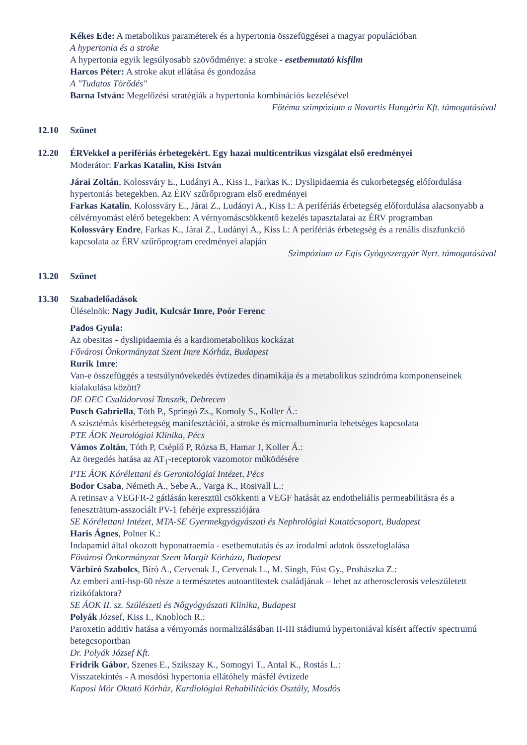Kékes Ede: A metabolikus paraméterek és a hypertonia összefüggései a magyar populációban
A hypertonia és a stroke
A hypertonia egyik legsúlyosabb szövődménye: a stroke - esetbemutató kisfilm
Harcos Péter: A stroke akut ellátása és gondozása
A "Tudatos Törődés"
Barna István: Megelőzési stratégiák a hypertonia kombinációs kezelésével
Főtéma szimpózium a Novartis Hungária Kft. támogatásával
12.10 Szünet
12.20 ÉRVekkel a perifériás érbetegekért. Egy hazai multicentrikus vizsgálat első eredményei
Moderátor: Farkas Katalin, Kiss István
Járai Zoltán, Kolossváry E., Ludányi A., Kiss I., Farkas K.: Dyslipidaemia és cukorbetegség előfordulása hypertoniás betegekben. Az ÉRV szűrőprogram első eredményei
Farkas Katalin, Kolossváry E., Járai Z., Ludányi A., Kiss I.: A perifériás érbetegség előfordulása alacsonyabb a célvérnyomást elérő betegekben: A vérnyomáscsökkentő kezelés tapasztalatai az ÉRV programban
Kolossváry Endre, Farkas K., Járai Z., Ludányi A., Kiss I.: A perifériás érbetegség és a renális diszfunkció kapcsolata az ÉRV szűrőprogram eredményei alapján
Szimpózium az Egis Gyógyszergyár Nyrt. támogatásával
13.20 Szünet
13.30 Szabadelőadások
Üléselnök: Nagy Judit, Kulcsár Imre, Poór Ferenc
Pados Gyula:
Az obesitas - dyslipidaemia és a kardiometabolikus kockázat
Fővárosi Önkormányzat Szent Imre Kórház, Budapest
Rurik Imre:
Van-e összefüggés a testsúlynövekedés évtizedes dinamikája és a metabolikus szindróma komponenseinek kialakulása között?
DE OEC Családorvosi Tanszék, Debrecen
Pusch Gabriella, Tóth P., Springó Zs., Komoly S., Koller Á.:
A szisztémás kisérbetegség manifesztációi, a stroke és microalbuminuria lehetséges kapcsolata
PTE ÁOK Neurológiai Klinika, Pécs
Vámos Zoltán, Tóth P, Cséplő P, Rózsa B, Hamar J, Koller Á.:
Az öregedés hatása az AT<sub>1</sub>-receptorok vazomotor működésére
PTE ÁOK Kórélettani és Gerontológiai Intézet, Pécs
Bodor Csaba, Németh A., Sebe A., Varga K., Rosivall L.:
A retinsav a VEGFR-2 gátlásán keresztül csökkenti a VEGF hatását az endotheliális permeabilitásra és a feneszträtum-asszociált PV-1 fehérje expressziójára
SE Kórélettani Intézet, MTA-SE Gyermekgyógyászati és Nephrológiai Kutatócsoport, Budapest
Haris Ágnes, Polner K.:
Indapamid által okozott hyponatraemia - esetbemutatás és az irodalmi adatok összefoglalása
Fővárosi Önkormányzat Szent Margit Kórháza, Budapest
Várbíró Szabolcs, Bíró A., Cervenak J., Cervenak L., M. Singh, Füst Gy., Prohászka Z.:
Az emberi anti-hsp-60 része a természetes autoantitestek családjának – lehet az atherosclerosis veleszületett rizikófaktora?
SE ÁOK II. sz. Szülészeti és Nőgyógyászati Klinika, Budapest
Polyák József, Kiss I., Knobloch R.:
Paroxetin additív hatása a vérnyomás normalizálásában II-III stádiumú hypertoniával kísért affectív spectrumú betegcsoportban
Dr. Polyák József Kft.
Fridrik Gábor, Szenes E., Szikszay K., Somogyi T., Antal K., Rostás L.:
Visszatekintés - A mosdósi hypertonia ellátóhely másfél évtizede
Kaposi Mór Oktató Kórház, Kardiológiai Rehabilitációs Osztály, Mosdós